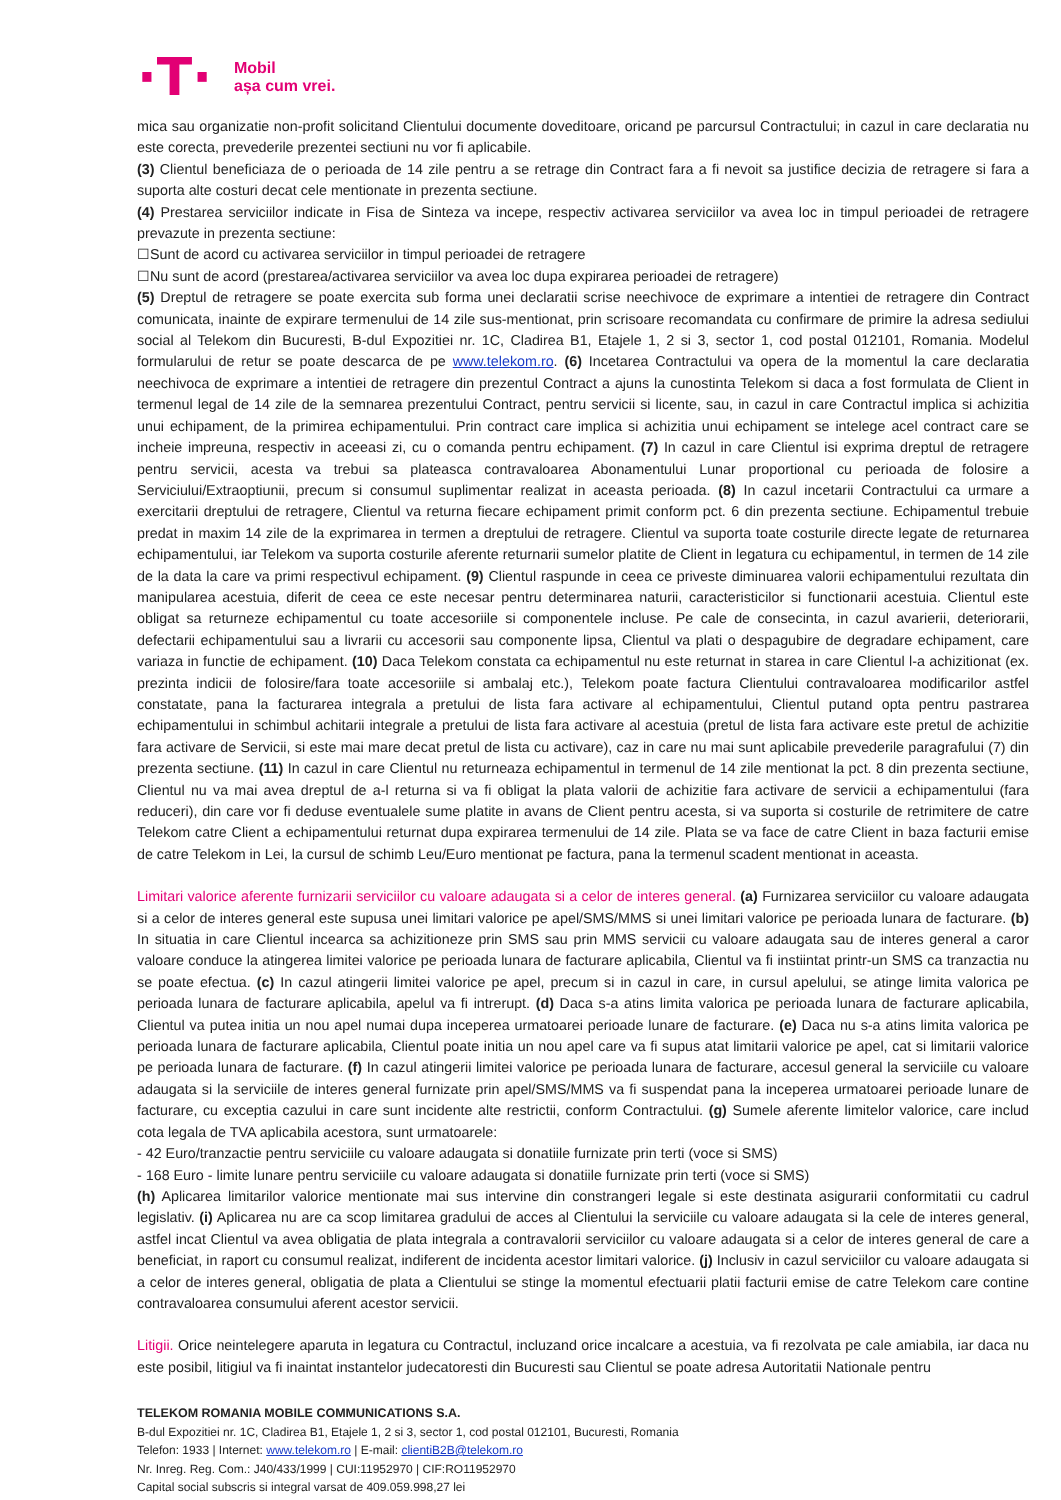·T·
Mobil
așa cum vrei.
mica sau organizatie non-profit solicitand Clientului documente doveditoare, oricand pe parcursul Contractului; in cazul in care declaratia nu este corecta, prevederile prezentei sectiuni nu vor fi aplicabile.
(3) Clientul beneficiaza de o perioada de 14 zile pentru a se retrage din Contract fara a fi nevoit sa justifice decizia de retragere si fara a suporta alte costuri decat cele mentionate in prezenta sectiune.
(4) Prestarea serviciilor indicate in Fisa de Sinteza va incepe, respectiv activarea serviciilor va avea loc in timpul perioadei de retragere prevazute in prezenta sectiune:
☐Sunt de acord cu activarea serviciilor in timpul perioadei de retragere
☐Nu sunt de acord (prestarea/activarea serviciilor va avea loc dupa expirarea perioadei de retragere)
(5) Dreptul de retragere se poate exercita sub forma unei declaratii scrise neechivoce de exprimare a intentiei de retragere din Contract comunicata, inainte de expirare termenului de 14 zile sus-mentionat, prin scrisoare recomandata cu confirmare de primire la adresa sediului social al Telekom din Bucuresti, B-dul Expozitiei nr. 1C, Cladirea B1, Etajele 1, 2 si 3, sector 1, cod postal 012101, Romania. Modelul formularului de retur se poate descarca de pe www.telekom.ro. (6) Incetarea Contractului va opera de la momentul la care declaratia neechivoca de exprimare a intentiei de retragere din prezentul Contract a ajuns la cunostinta Telekom si daca a fost formulata de Client in termenul legal de 14 zile de la semnarea prezentului Contract, pentru servicii si licente, sau, in cazul in care Contractul implica si achizitia unui echipament, de la primirea echipamentului. Prin contract care implica si achizitia unui echipament se intelege acel contract care se incheie impreuna, respectiv in aceeasi zi, cu o comanda pentru echipament. (7) In cazul in care Clientul isi exprima dreptul de retragere pentru servicii, acesta va trebui sa plateasca contravaloarea Abonamentului Lunar proportional cu perioada de folosire a Serviciului/Extraoptiunii, precum si consumul suplimentar realizat in aceasta perioada. (8) In cazul incetarii Contractului ca urmare a exercitarii dreptului de retragere, Clientul va returna fiecare echipament primit conform pct. 6 din prezenta sectiune. Echipamentul trebuie predat in maxim 14 zile de la exprimarea in termen a dreptului de retragere. Clientul va suporta toate costurile directe legate de returnarea echipamentului, iar Telekom va suporta costurile aferente returnarii sumelor platite de Client in legatura cu echipamentul, in termen de 14 zile de la data la care va primi respectivul echipament. (9) Clientul raspunde in ceea ce priveste diminuarea valorii echipamentului rezultata din manipularea acestuia, diferit de ceea ce este necesar pentru determinarea naturii, caracteristicilor si functionarii acestuia. Clientul este obligat sa returneze echipamentul cu toate accesoriile si componentele incluse. Pe cale de consecinta, in cazul avarierii, deteriorarii, defectarii echipamentului sau a livrarii cu accesorii sau componente lipsa, Clientul va plati o despagubire de degradare echipament, care variaza in functie de echipament. (10) Daca Telekom constata ca echipamentul nu este returnat in starea in care Clientul l-a achizitionat (ex. prezinta indicii de folosire/fara toate accesoriile si ambalaj etc.), Telekom poate factura Clientului contravaloarea modificarilor astfel constatate, pana la facturarea integrala a pretului de lista fara activare al echipamentului, Clientul putand opta pentru pastrarea echipamentului in schimbul achitarii integrale a pretului de lista fara activare al acestuia (pretul de lista fara activare este pretul de achizitie fara activare de Servicii, si este mai mare decat pretul de lista cu activare), caz in care nu mai sunt aplicabile prevederile paragrafului (7) din prezenta sectiune. (11) In cazul in care Clientul nu returneaza echipamentul in termenul de 14 zile mentionat la pct. 8 din prezenta sectiune, Clientul nu va mai avea dreptul de a-l returna si va fi obligat la plata valorii de achizitie fara activare de servicii a echipamentului (fara reduceri), din care vor fi deduse eventualele sume platite in avans de Client pentru acesta, si va suporta si costurile de retrimitere de catre Telekom catre Client a echipamentului returnat dupa expirarea termenului de 14 zile. Plata se va face de catre Client in baza facturii emise de catre Telekom in Lei, la cursul de schimb Leu/Euro mentionat pe factura, pana la termenul scadent mentionat in aceasta.
Limitari valorice aferente furnizarii serviciilor cu valoare adaugata si a celor de interes general. (a) Furnizarea serviciilor cu valoare adaugata si a celor de interes general este supusa unei limitari valorice pe apel/SMS/MMS si unei limitari valorice pe perioada lunara de facturare. (b) In situatia in care Clientul incearca sa achizitioneze prin SMS sau prin MMS servicii cu valoare adaugata sau de interes general a caror valoare conduce la atingerea limitei valorice pe perioada lunara de facturare aplicabila, Clientul va fi instiintat printr-un SMS ca tranzactia nu se poate efectua. (c) In cazul atingerii limitei valorice pe apel, precum si in cazul in care, in cursul apelului, se atinge limita valorica pe perioada lunara de facturare aplicabila, apelul va fi intrerupt. (d) Daca s-a atins limita valorica pe perioada lunara de facturare aplicabila, Clientul va putea initia un nou apel numai dupa inceperea urmatoarei perioade lunare de facturare. (e) Daca nu s-a atins limita valorica pe perioada lunara de facturare aplicabila, Clientul poate initia un nou apel care va fi supus atat limitarii valorice pe apel, cat si limitarii valorice pe perioada lunara de facturare. (f) In cazul atingerii limitei valorice pe perioada lunara de facturare, accesul general la serviciile cu valoare adaugata si la serviciile de interes general furnizate prin apel/SMS/MMS va fi suspendat pana la inceperea urmatoarei perioade lunare de facturare, cu exceptia cazului in care sunt incidente alte restrictii, conform Contractului. (g) Sumele aferente limitelor valorice, care includ cota legala de TVA aplicabila acestora, sunt urmatoarele:
- 42 Euro/tranzactie pentru serviciile cu valoare adaugata si donatiile furnizate prin terti (voce si SMS)
- 168 Euro - limite lunare pentru serviciile cu valoare adaugata si donatiile furnizate prin terti (voce si SMS)
(h) Aplicarea limitarilor valorice mentionate mai sus intervine din constrangeri legale si este destinata asigurarii conformitatii cu cadrul legislativ. (i) Aplicarea nu are ca scop limitarea gradului de acces al Clientului la serviciile cu valoare adaugata si la cele de interes general, astfel incat Clientul va avea obligatia de plata integrala a contravalorii serviciilor cu valoare adaugata si a celor de interes general de care a beneficiat, in raport cu consumul realizat, indiferent de incidenta acestor limitari valorice. (j) Inclusiv in cazul serviciilor cu valoare adaugata si a celor de interes general, obligatia de plata a Clientului se stinge la momentul efectuarii platii facturii emise de catre Telekom care contine contravaloarea consumului aferent acestor servicii.
Litigii. Orice neintelegere aparuta in legatura cu Contractul, incluzand orice incalcare a acestuia, va fi rezolvata pe cale amiabila, iar daca nu este posibil, litigiul va fi inaintat instantelor judecatoresti din Bucuresti sau Clientul se poate adresa Autoritatii Nationale pentru
TELEKOM ROMANIA MOBILE COMMUNICATIONS S.A.
B-dul Expozitiei nr. 1C, Cladirea B1, Etajele 1, 2 si 3, sector 1, cod postal 012101, Bucuresti, Romania
Telefon: 1933 | Internet: www.telekom.ro | E-mail: clientiB2B@telekom.ro
Nr. Inreg. Reg. Com.: J40/433/1999 | CUI:11952970 | CIF:RO11952970
Capital social subscris si integral varsat de 409.059.998,27 lei